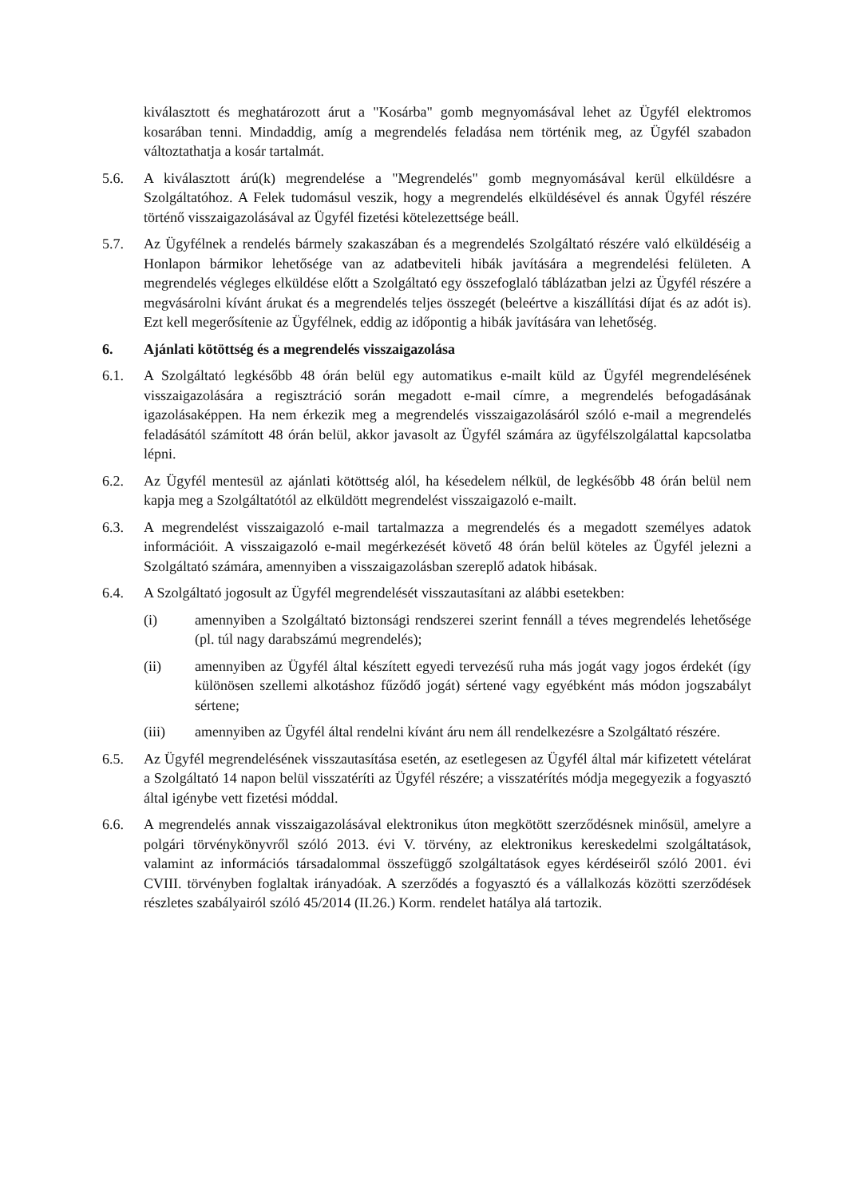kiválasztott és meghatározott árut a "Kosárba" gomb megnyomásával lehet az Ügyfél elektromos kosarában tenni. Mindaddig, amíg a megrendelés feladása nem történik meg, az Ügyfél szabadon változtathatja a kosár tartalmát.
5.6. A kiválasztott árú(k) megrendelése a "Megrendelés" gomb megnyomásával kerül elküldésre a Szolgáltatóhoz. A Felek tudomásul veszik, hogy a megrendelés elküldésével és annak Ügyfél részére történő visszaigazolásával az Ügyfél fizetési kötelezettsége beáll.
5.7. Az Ügyfélnek a rendelés bármely szakaszában és a megrendelés Szolgáltató részére való elküldéséig a Honlapon bármikor lehetősége van az adatbeviteli hibák javítására a megrendelési felületen. A megrendelés végleges elküldése előtt a Szolgáltató egy összefoglaló táblázatban jelzi az Ügyfél részére a megvásárolni kívánt árukat és a megrendelés teljes összegét (beleértve a kiszállítási díjat és az adót is). Ezt kell megerősítenie az Ügyfélnek, eddig az időpontig a hibák javítására van lehetőség.
6. Ajánlati kötöttség és a megrendelés visszaigazolása
6.1. A Szolgáltató legkésőbb 48 órán belül egy automatikus e-mailt küld az Ügyfél megrendelésének visszaigazolására a regisztráció során megadott e-mail címre, a megrendelés befogadásának igazolásaképpen. Ha nem érkezik meg a megrendelés visszaigazolásáról szóló e-mail a megrendelés feladásától számított 48 órán belül, akkor javasolt az Ügyfél számára az ügyfélszolgálattal kapcsolatba lépni.
6.2. Az Ügyfél mentesül az ajánlati kötöttség alól, ha késedelem nélkül, de legkésőbb 48 órán belül nem kapja meg a Szolgáltatótól az elküldött megrendelést visszaigazoló e-mailt.
6.3. A megrendelést visszaigazoló e-mail tartalmazza a megrendelés és a megadott személyes adatok információit. A visszaigazoló e-mail megérkezését követő 48 órán belül köteles az Ügyfél jelezni a Szolgáltató számára, amennyiben a visszaigazolásban szereplő adatok hibásak.
6.4. A Szolgáltató jogosult az Ügyfél megrendelését visszautasítani az alábbi esetekben:
(i) amennyiben a Szolgáltató biztonsági rendszerei szerint fennáll a téves megrendelés lehetősége (pl. túl nagy darabszámú megrendelés);
(ii) amennyiben az Ügyfél által készített egyedi tervezésű ruha más jogát vagy jogos érdekét (így különösen szellemi alkotáshoz fűződő jogát) sértené vagy egyébként más módon jogszabályt sértene;
(iii) amennyiben az Ügyfél által rendelni kívánt áru nem áll rendelkezésre a Szolgáltató részére.
6.5. Az Ügyfél megrendelésének visszautasítása esetén, az esetlegesen az Ügyfél által már kifizetett vételárat a Szolgáltató 14 napon belül visszatéríti az Ügyfél részére; a visszatérítés módja megegyezik a fogyasztó által igénybe vett fizetési móddal.
6.6. A megrendelés annak visszaigazolásával elektronikus úton megkötött szerződésnek minősül, amelyre a polgári törvénykönyvről szóló 2013. évi V. törvény, az elektronikus kereskedelmi szolgáltatások, valamint az információs társadalommal összefüggő szolgáltatások egyes kérdéseiről szóló 2001. évi CVIII. törvényben foglaltak irányadóak. A szerződés a fogyasztó és a vállalkozás közötti szerződések részletes szabályairól szóló 45/2014 (II.26.) Korm. rendelet hatálya alá tartozik.